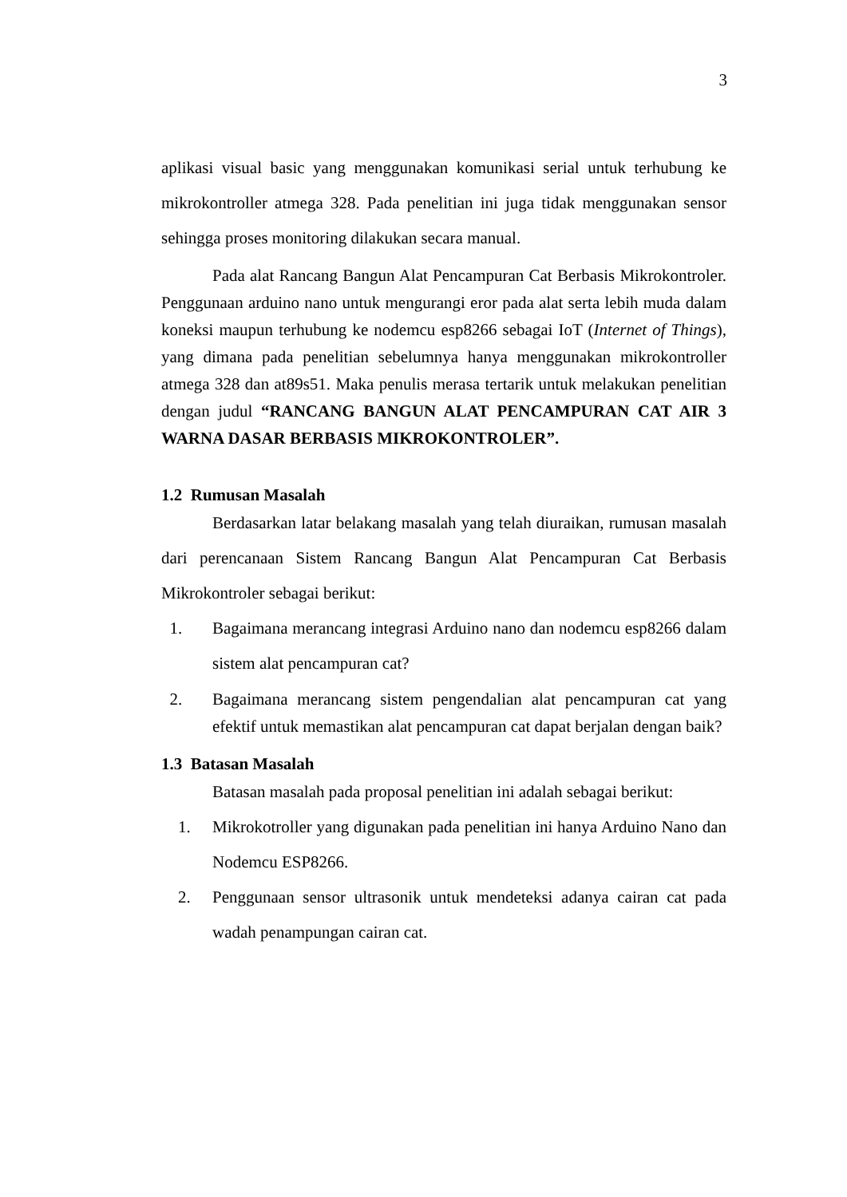3
aplikasi visual basic yang menggunakan komunikasi serial untuk terhubung ke mikrokontroller atmega 328. Pada penelitian ini juga tidak menggunakan sensor sehingga proses monitoring dilakukan secara manual.
Pada alat Rancang Bangun Alat Pencampuran Cat Berbasis Mikrokontroler. Penggunaan arduino nano untuk mengurangi eror pada alat serta lebih muda dalam koneksi maupun terhubung ke nodemcu esp8266 sebagai IoT (Internet of Things), yang dimana pada penelitian sebelumnya hanya menggunakan mikrokontroller atmega 328 dan at89s51. Maka penulis merasa tertarik untuk melakukan penelitian dengan judul “RANCANG BANGUN ALAT PENCAMPURAN CAT AIR 3 WARNA DASAR BERBASIS MIKROKONTROLER”.
1.2 Rumusan Masalah
Berdasarkan latar belakang masalah yang telah diuraikan, rumusan masalah dari perencanaan Sistem Rancang Bangun Alat Pencampuran Cat Berbasis Mikrokontroler sebagai berikut:
1. Bagaimana merancang integrasi Arduino nano dan nodemcu esp8266 dalam sistem alat pencampuran cat?
2. Bagaimana merancang sistem pengendalian alat pencampuran cat yang efektif untuk memastikan alat pencampuran cat dapat berjalan dengan baik?
1.3 Batasan Masalah
Batasan masalah pada proposal penelitian ini adalah sebagai berikut:
1. Mikrokotroller yang digunakan pada penelitian ini hanya Arduino Nano dan Nodemcu ESP8266.
2. Penggunaan sensor ultrasonik untuk mendeteksi adanya cairan cat pada wadah penampungan cairan cat.